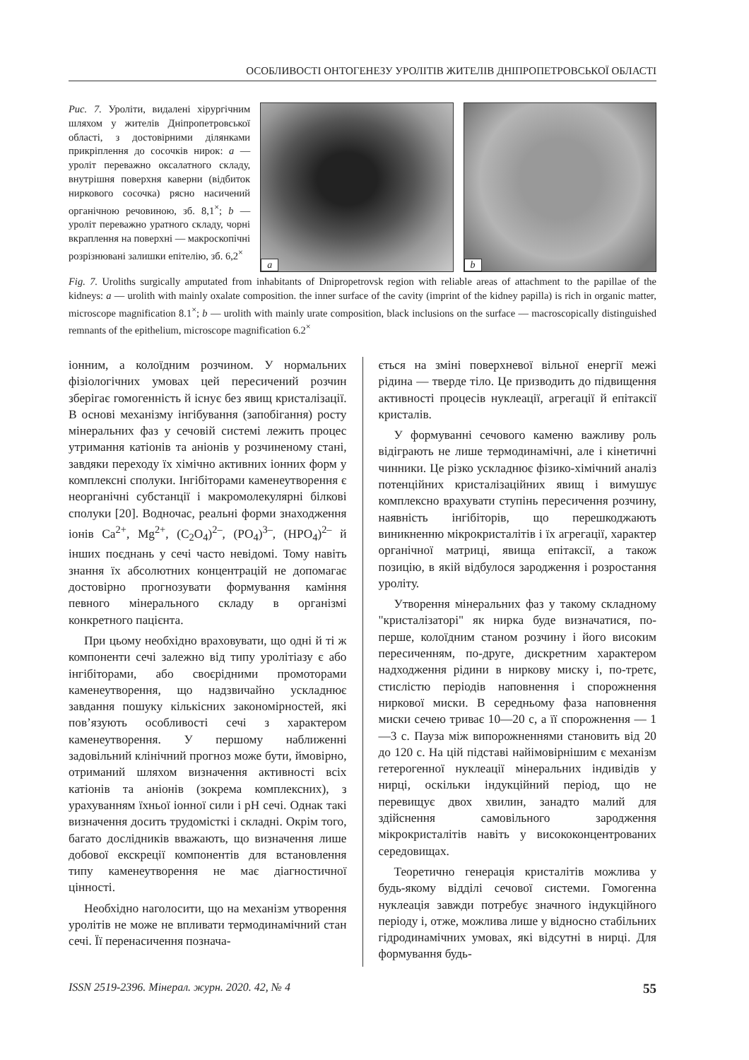ОСОБЛИВОСТІ ОНТОГЕНЕЗУ УРОЛІТІВ ЖИТЕЛІВ ДНІПРОПЕТРОВСЬКОЇ ОБЛАСТІ
Рис. 7. Уроліти, видалені хірургічним шляхом у жителів Дніпропетровської області, з достовірними ділянками прикріплення до сосочків нирок: a — уроліт переважно оксалатного складу, внутрішня поверхня каверни (відбиток ниркового сосочка) рясно насичений органічною речовиною, зб. 8,1<sup>×</sup>; b — уроліт переважно уратного складу, чорні вкраплення на поверхні — макроскопічні розрізнювані залишки епітелію, зб. 6,2<sup>×</sup>
a
b
Fig. 7. Uroliths surgically amputated from inhabitants of Dnipropetrovsk region with reliable areas of attachment to the papillae of the kidneys: a — urolith with mainly oxalate composition. the inner surface of the cavity (imprint of the kidney papilla) is rich in organic matter, microscope magnification 8.1<sup>×</sup>; b — urolith with mainly urate composition, black inclusions on the surface — macroscopically distinguished remnants of the epithelium, microscope magnification 6.2<sup>×</sup>
іонним, а колоїдним розчином. У нормальних фізіологічних умовах цей пересичений розчин зберігає гомогенність й існує без явищ кристалізації. В основі механізму інгібування (запобігання) росту мінеральних фаз у сечовій системі лежить процес утримання катіонів та аніонів у розчиненому стані, завдяки переходу їх хімічно активних іонних форм у комплексні сполуки. Інгібіторами каменеутворення є неорганічні субстанції і макромолекулярні білкові сполуки [20]. Водночас, реальні форми знаходження іонів Ca<sup>2+</sup>, Mg<sup>2+</sup>, (C<sub>2</sub>O<sub>4</sub>)<sup>2–</sup>, (PO<sub>4</sub>)<sup>3–</sup>, (HPO<sub>4</sub>)<sup>2–</sup> й інших поєднань у сечі часто невідомі. Тому навіть знання їх абсолютних концентрацій не допомагає достовірно прогнозувати формування каміння певного мінерального складу в організмі конкретного пацієнта.
При цьому необхідно враховувати, що одні й ті ж компоненти сечі залежно від типу уролітіазу є або інгібіторами, або своєрідними промоторами каменеутворення, що надзвичайно ускладнює завдання пошуку кількісних закономірностей, які пов’язують особливості сечі з характером каменеутворення. У першому наближенні задовільний клінічний прогноз може бути, ймовірно, отриманий шляхом визначення активності всіх катіонів та аніонів (зокрема комплексних), з урахуванням їхньої іонної сили і pH сечі. Однак такі визначення досить трудомісткі і складні. Окрім того, багато дослідників вважають, що визначення лише добової екскреції компонентів для встановлення типу каменеутворення не має діагностичної цінності.
Необхідно наголосити, що на механізм утворення уролітів не може не впливати термодинамічний стан сечі. Її перенасичення познача-
ється на зміні поверхневої вільної енергії межі рідина — тверде тіло. Це призводить до підвищення активності процесів нуклеації, агрегації й епітаксії кристалів.
У формуванні сечового каменю важливу роль відіграють не лише термодинамічні, але і кінетичні чинники. Це різко ускладнює фізико-хімічний аналіз потенційних кристалізаційних явищ і вимушує комплексно врахувати ступінь пересичення розчину, наявність інгібіторів, що перешкоджають виникненню мікрокристалітів і їх агрегації, характер органічної матриці, явища епітаксії, а також позицію, в якій відбулося зародження і розростання уроліту.
Утворення мінеральних фаз у такому складному "кристалізаторі" як нирка буде визначатися, по-перше, колоїдним станом розчину і його високим пересиченням, по-друге, дискретним характером надходження рідини в ниркову миску і, по-третє, стислістю періодів наповнення і спорожнення ниркової миски. В середньому фаза наповнення миски сечею триває 10—20 с, а її спорожнення — 1—3 с. Пауза між випорожненнями становить від 20 до 120 с. На цій підставі найімовірнішим є механізм гетерогенної нуклеації мінеральних індивідів у нирці, оскільки індукційний період, що не перевищує двох хвилин, занадто малий для здійснення самовільного зародження мікрокристалітів навіть у висококонцентрованих середовищах.
Теоретично генерація кристалітів можлива у будь-якому відділі сечової системи. Гомогенна нуклеація завжди потребує значного індукційного періоду і, отже, можлива лише у відносно стабільних гідродинамічних умовах, які відсутні в нирці. Для формування будь-
ISSN 2519-2396. Мінерал. журн. 2020. 42, № 4 55